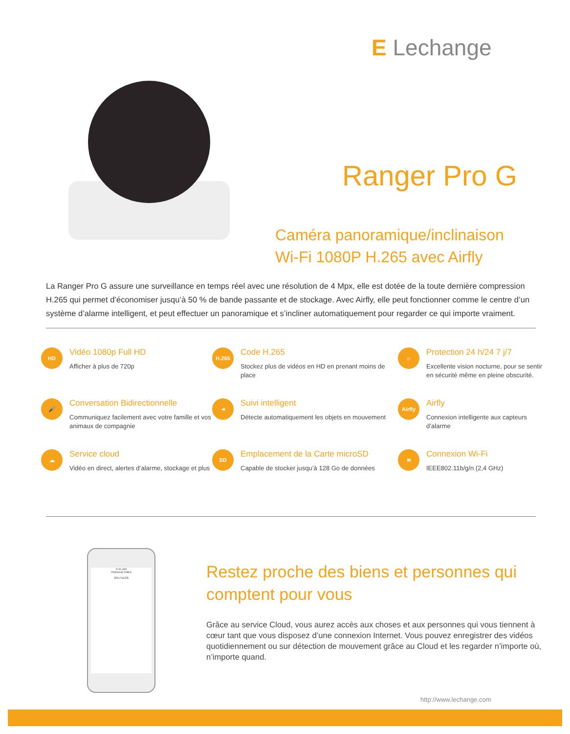E Lechange
Ranger Pro G
Caméra panoramique/inclinaison
Wi-Fi 1080P H.265 avec Airfly
La Ranger Pro G assure une surveillance en temps réel avec une résolution de 4 Mpx, elle est dotée de la toute dernière compression H.265 qui permet d’économiser jusqu’à 50 % de bande passante et de stockage. Avec Airfly, elle peut fonctionner comme le centre d’un système d’alarme intelligent, et peut effectuer un panoramique et s’incliner automatiquement pour regarder ce qui importe vraiment.
HD
Vidéo 1080p Full HD
Afficher à plus de 720p
H.265
Code H.265
Stockez plus de vidéos en HD en prenant moins de place
☼
Protection 24 h/24 7 j/7
Excellente vision nocturne, pour se sentir en sécurité même en pleine obscurité.
🎤
Conversation Bidirectionnelle
Communiquez facilement avec votre famille et vos animaux de compagnie
➜
Suivi intelligent
Détecte automatiquement les objets en mouvement
Airfly
Airfly
Connexion intelligente aux capteurs d’alarme
☁
Service cloud
Vidéo en direct, alertes d’alarme, stockage et plus
SD
Emplacement de la Carte microSD
Capable de stocker jusqu’à 128 Go de données
≋
Connexion Wi-Fi
IEEE802.11b/g/n (2,4 GHz)
9:41 AM
Historical Video
2017/11/28
Restez proche des biens et personnes qui comptent pour vous
Grâce au service Cloud, vous aurez accès aux choses et aux personnes qui vous tiennent à cœur tant que vous disposez d’une connexion Internet. Vous pouvez enregistrer des vidéos quotidiennement ou sur détection de mouvement grâce au Cloud et les regarder n’importe où, n’importe quand.
http://www.lechange.com